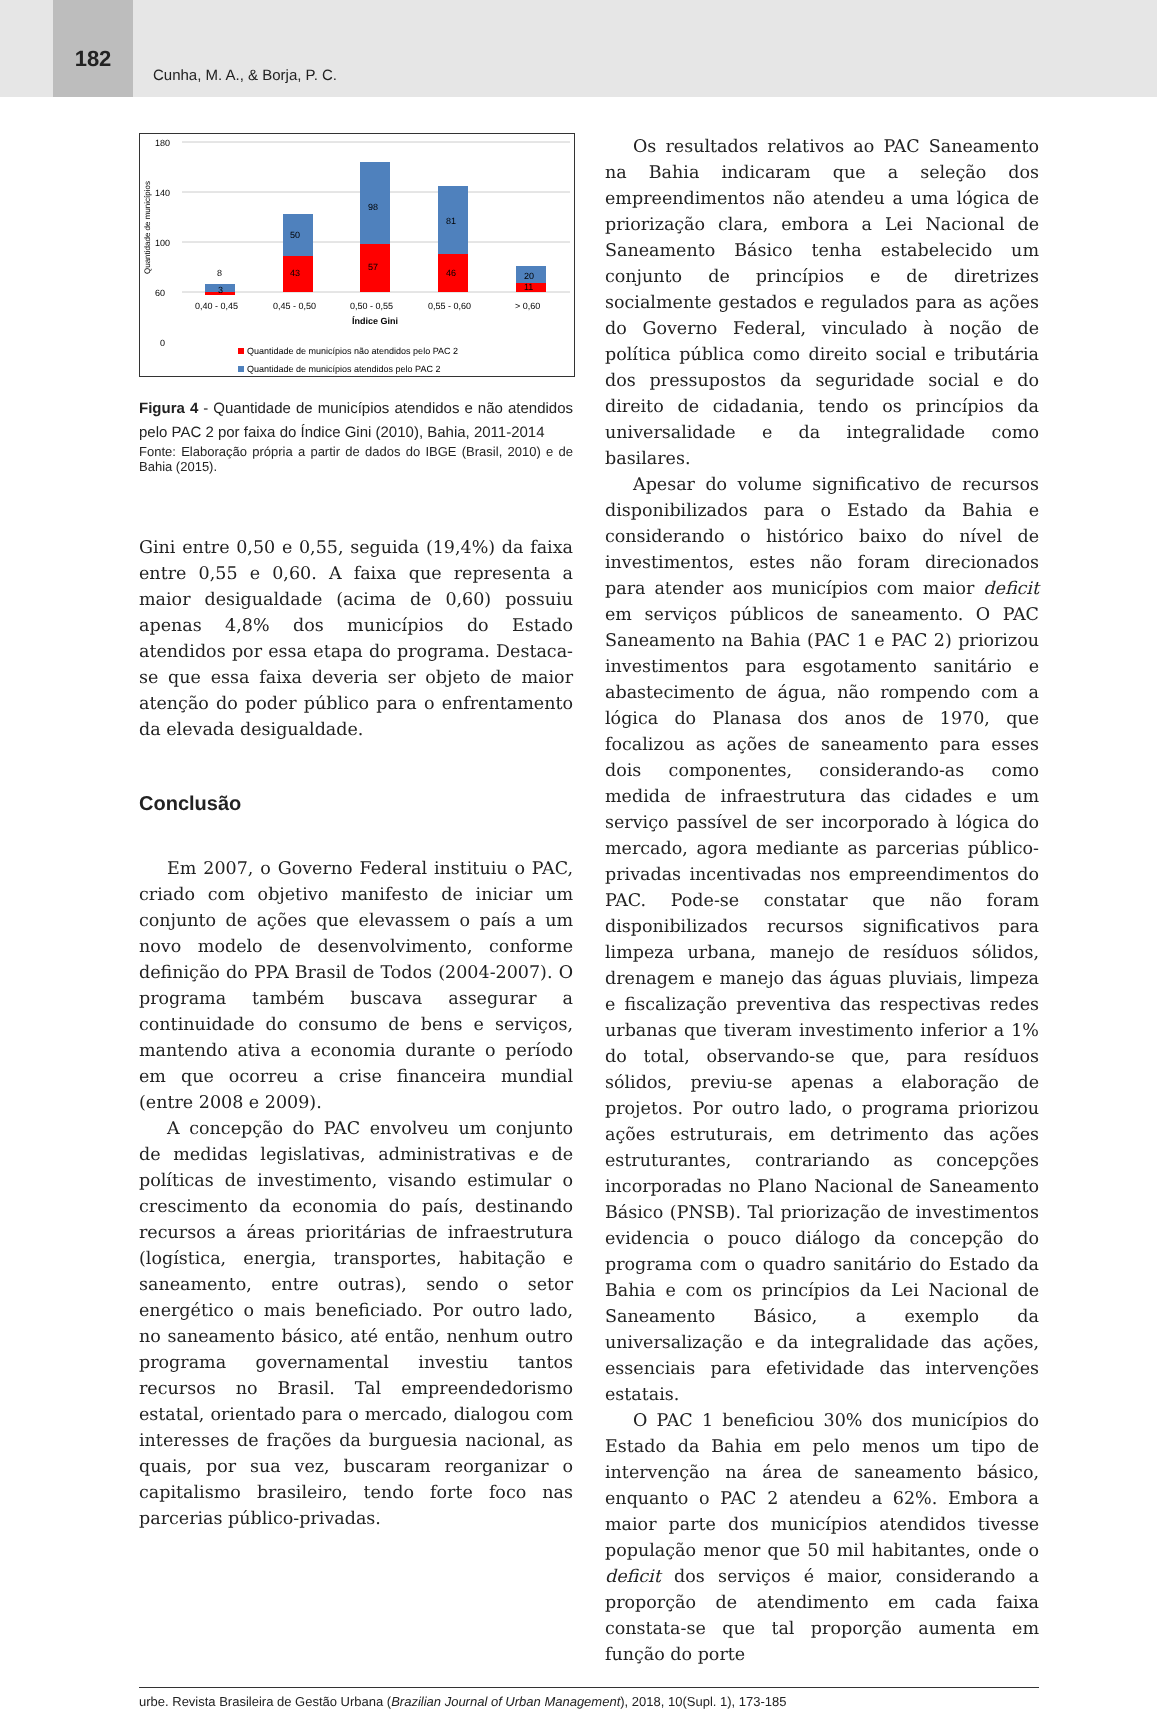182
Cunha, M. A., & Borja, P. C.
Quantidade de municípios
180
140
100
60
0
8
3
50
43
98
57
81
46
20
11
0,40 - 0,45
0,45 - 0,50
0,50 - 0,55
0,55 - 0,60
> 0,60
Índice Gini
Quantidade de municípios não atendidos pelo PAC 2
Quantidade de municípios atendidos pelo PAC 2
Figura 4 - Quantidade de municípios atendidos e não atendidos pelo PAC 2 por faixa do Índice Gini (2010), Bahia, 2011-2014
Fonte: Elaboração própria a partir de dados do IBGE (Brasil, 2010) e de Bahia (2015).
Gini entre 0,50 e 0,55, seguida (19,4%) da faixa entre 0,55 e 0,60. A faixa que representa a maior desigualdade (acima de 0,60) possuiu apenas 4,8% dos municípios do Estado atendidos por essa etapa do programa. Destaca-se que essa faixa deveria ser objeto de maior atenção do poder público para o enfrentamento da elevada desigualdade.
Conclusão
Em 2007, o Governo Federal instituiu o PAC, criado com objetivo manifesto de iniciar um conjunto de ações que elevassem o país a um novo modelo de desenvolvimento, conforme definição do PPA Brasil de Todos (2004-2007). O programa também buscava assegurar a continuidade do consumo de bens e serviços, mantendo ativa a economia durante o período em que ocorreu a crise financeira mundial (entre 2008 e 2009).
A concepção do PAC envolveu um conjunto de medidas legislativas, administrativas e de políticas de investimento, visando estimular o crescimento da economia do país, destinando recursos a áreas prioritárias de infraestrutura (logística, energia, transportes, habitação e saneamento, entre outras), sendo o setor energético o mais beneficiado. Por outro lado, no saneamento básico, até então, nenhum outro programa governamental investiu tantos recursos no Brasil. Tal empreendedorismo estatal, orientado para o mercado, dialogou com interesses de frações da burguesia nacional, as quais, por sua vez, buscaram reorganizar o capitalismo brasileiro, tendo forte foco nas parcerias público-privadas.
Os resultados relativos ao PAC Saneamento na Bahia indicaram que a seleção dos empreendimentos não atendeu a uma lógica de priorização clara, embora a Lei Nacional de Saneamento Básico tenha estabelecido um conjunto de princípios e de diretrizes socialmente gestados e regulados para as ações do Governo Federal, vinculado à noção de política pública como direito social e tributária dos pressupostos da seguridade social e do direito de cidadania, tendo os princípios da universalidade e da integralidade como basilares.
Apesar do volume significativo de recursos disponibilizados para o Estado da Bahia e considerando o histórico baixo do nível de investimentos, estes não foram direcionados para atender aos municípios com maior deficit em serviços públicos de saneamento. O PAC Saneamento na Bahia (PAC 1 e PAC 2) priorizou investimentos para esgotamento sanitário e abastecimento de água, não rompendo com a lógica do Planasa dos anos de 1970, que focalizou as ações de saneamento para esses dois componentes, considerando-as como medida de infraestrutura das cidades e um serviço passível de ser incorporado à lógica do mercado, agora mediante as parcerias público-privadas incentivadas nos empreendimentos do PAC. Pode-se constatar que não foram disponibilizados recursos significativos para limpeza urbana, manejo de resíduos sólidos, drenagem e manejo das águas pluviais, limpeza e fiscalização preventiva das respectivas redes urbanas que tiveram investimento inferior a 1% do total, observando-se que, para resíduos sólidos, previu-se apenas a elaboração de projetos. Por outro lado, o programa priorizou ações estruturais, em detrimento das ações estruturantes, contrariando as concepções incorporadas no Plano Nacional de Saneamento Básico (PNSB). Tal priorização de investimentos evidencia o pouco diálogo da concepção do programa com o quadro sanitário do Estado da Bahia e com os princípios da Lei Nacional de Saneamento Básico, a exemplo da universalização e da integralidade das ações, essenciais para efetividade das intervenções estatais.
O PAC 1 beneficiou 30% dos municípios do Estado da Bahia em pelo menos um tipo de intervenção na área de saneamento básico, enquanto o PAC 2 atendeu a 62%. Embora a maior parte dos municípios atendidos tivesse população menor que 50 mil habitantes, onde o deficit dos serviços é maior, considerando a proporção de atendimento em cada faixa constata-se que tal proporção aumenta em função do porte
urbe. Revista Brasileira de Gestão Urbana (Brazilian Journal of Urban Management), 2018, 10(Supl. 1), 173-185